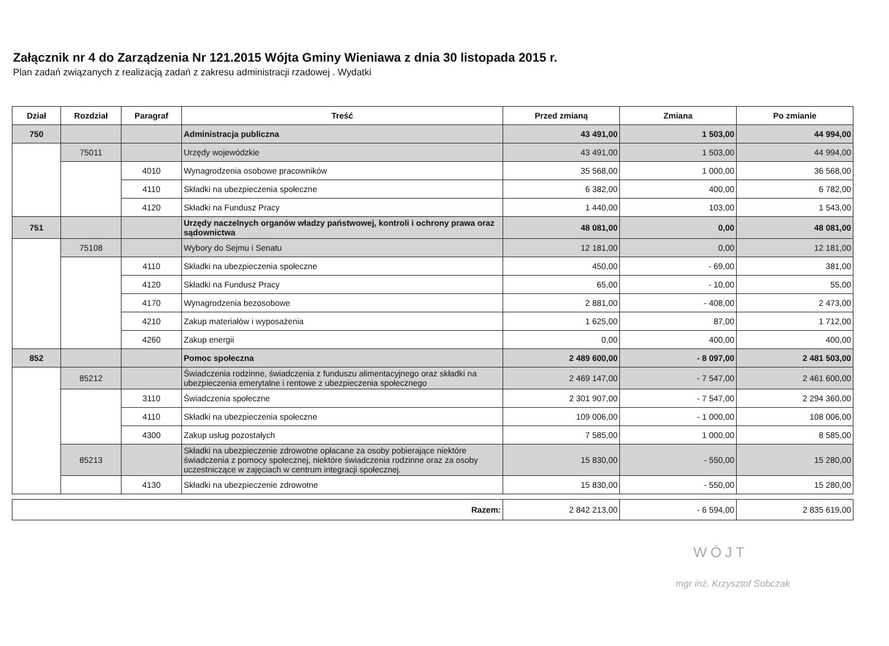Załącznik nr 4 do Zarządzenia Nr 121.2015 Wójta Gminy Wieniawa z dnia 30 listopada 2015 r.
Plan zadań związanych z realizacją zadań z zakresu administracji rzadowej . Wydatki
| Dział | Rozdział | Paragraf | Treść | Przed zmianą | Zmiana | Po zmianie |
| --- | --- | --- | --- | --- | --- | --- |
| 750 | | | Administracja publiczna | 43 491,00 | 1 503,00 | 44 994,00 |
| | 75011 | | Urzędy wojewódzkie | 43 491,00 | 1 503,00 | 44 994,00 |
| | | 4010 | Wynagrodzenia osobowe pracowników | 35 568,00 | 1 000,00 | 36 568,00 |
| | | 4110 | Składki na ubezpieczenia społeczne | 6 382,00 | 400,00 | 6 782,00 |
| | | 4120 | Składki na Fundusz Pracy | 1 440,00 | 103,00 | 1 543,00 |
| 751 | | | Urzędy naczelnych organów władzy państwowej, kontroli i ochrony prawa oraz sądownictwa | 48 081,00 | 0,00 | 48 081,00 |
| | 75108 | | Wybory do Sejmu i Senatu | 12 181,00 | 0,00 | 12 181,00 |
| | | 4110 | Składki na ubezpieczenia społeczne | 450,00 | - 69,00 | 381,00 |
| | | 4120 | Składki na Fundusz Pracy | 65,00 | - 10,00 | 55,00 |
| | | 4170 | Wynagrodzenia bezosobowe | 2 881,00 | - 408,00 | 2 473,00 |
| | | 4210 | Zakup materiałów i wyposażenia | 1 625,00 | 87,00 | 1 712,00 |
| | | 4260 | Zakup energii | 0,00 | 400,00 | 400,00 |
| 852 | | | Pomoc społeczna | 2 489 600,00 | - 8 097,00 | 2 481 503,00 |
| | 85212 | | Świadczenia rodzinne, świadczenia z funduszu alimentacyjnego oraz składki na ubezpieczenia emerytalne i rentowe z ubezpieczenia społecznego | 2 469 147,00 | - 7 547,00 | 2 461 600,00 |
| | | 3110 | Świadczenia społeczne | 2 301 907,00 | - 7 547,00 | 2 294 360,00 |
| | | 4110 | Składki na ubezpieczenia społeczne | 109 006,00 | - 1 000,00 | 108 006,00 |
| | | 4300 | Zakup usług pozostałych | 7 585,00 | 1 000,00 | 8 585,00 |
| | 85213 | | Składki na ubezpieczenie zdrowotne opłacane za osoby pobierające niektóre świadczenia z pomocy społecznej, niektóre świadczenia rodzinne oraz za osoby uczestniczące w zajęciach w centrum integracji społecznej. | 15 830,00 | - 550,00 | 15 280,00 |
| | | 4130 | Składki na ubezpieczenie zdrowotne | 15 830,00 | - 550,00 | 15 280,00 |
| Razem: | 2 842 213,00 | - 6 594,00 | 2 835 619,00 |
WÓJT
mgr inż. Krzysztof Sobczak